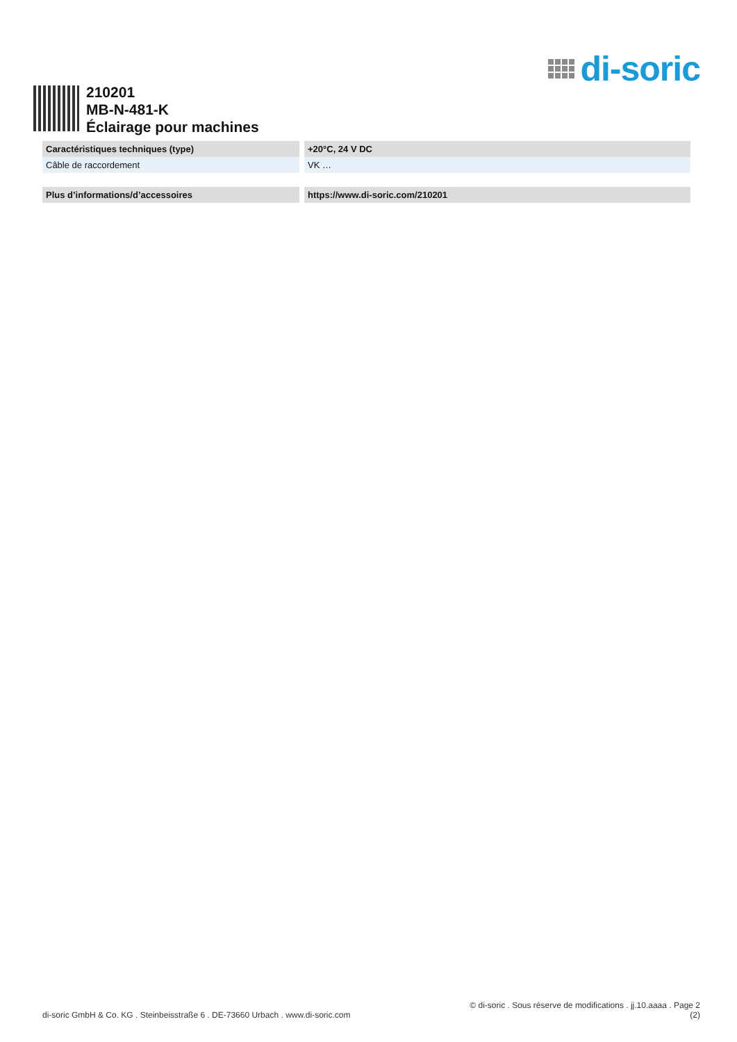di-soric
210201
MB-N-481-K
Éclairage pour machines
| Caractéristiques techniques (type) | +20°C, 24 V DC |
| --- | --- |
| Câble de raccordement | VK … |
| Plus d’informations/d’accessoires | https://www.di-soric.com/210201 |
| --- | --- |
© di-soric . Sous réserve de modifications . jj.10.aaaa . Page 2
di-soric GmbH & Co. KG . Steinbeisstraße 6 . DE-73660 Urbach . www.di-soric.com (2)